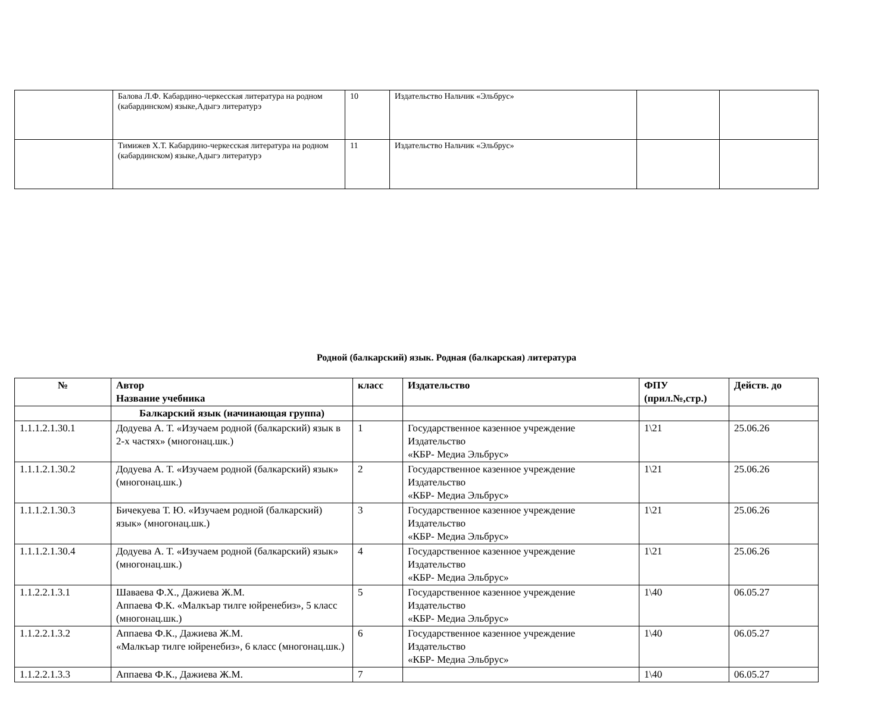| | Балова Л.Ф. Кабардино-черкесская литература на родном (кабардинском) языке,Адыгэ литературэ | 10 | Издательство Нальчик «Эльбрус» | | |
| | Тимижев Х.Т. Кабардино-черкесская литература на родном (кабардинском) языке,Адыгэ литературэ | 11 | Издательство Нальчик «Эльбрус» | | |
Родной (балкарский) язык. Родная (балкарская) литература
| № | Автор Название учебника | класс | Издательство | ФПУ (прил.№,стр.) | Действ. до |
| --- | --- | --- | --- | --- | --- |
| | Балкарский язык (начинающая группа) | | | | |
| 1.1.1.2.1.30.1 | Додуева А. Т. «Изучаем родной (балкарский) язык в 2-х частях» (многонац.шк.) | 1 | Государственное казенное учреждение Издательство «КБР- Медиа Эльбрус» | 1\21 | 25.06.26 |
| 1.1.1.2.1.30.2 | Додуева А. Т. «Изучаем родной (балкарский) язык» (многонац.шк.) | 2 | Государственное казенное учреждение Издательство «КБР- Медиа Эльбрус» | 1\21 | 25.06.26 |
| 1.1.1.2.1.30.3 | Бичекуева Т. Ю. «Изучаем родной (балкарский) язык» (многонац.шк.) | 3 | Государственное казенное учреждение Издательство «КБР- Медиа Эльбрус» | 1\21 | 25.06.26 |
| 1.1.1.2.1.30.4 | Додуева А. Т. «Изучаем родной (балкарский) язык» (многонац.шк.) | 4 | Государственное казенное учреждение Издательство «КБР- Медиа Эльбрус» | 1\21 | 25.06.26 |
| 1.1.2.2.1.3.1 | Шаваева Ф.Х., Дажиева Ж.М. Аппаева Ф.К. «Малкъар тилге юйренебиз», 5 класс (многонац.шк.) | 5 | Государственное казенное учреждение Издательство «КБР- Медиа Эльбрус» | 1\40 | 06.05.27 |
| 1.1.2.2.1.3.2 | Аппаева Ф.К., Дажиева Ж.М. «Малкъар тилге юйренебиз», 6 класс (многонац.шк.) | 6 | Государственное казенное учреждение Издательство «КБР- Медиа Эльбрус» | 1\40 | 06.05.27 |
| 1.1.2.2.1.3.3 | Аппаева Ф.К., Дажиева Ж.М. | 7 | | 1\40 | 06.05.27 |